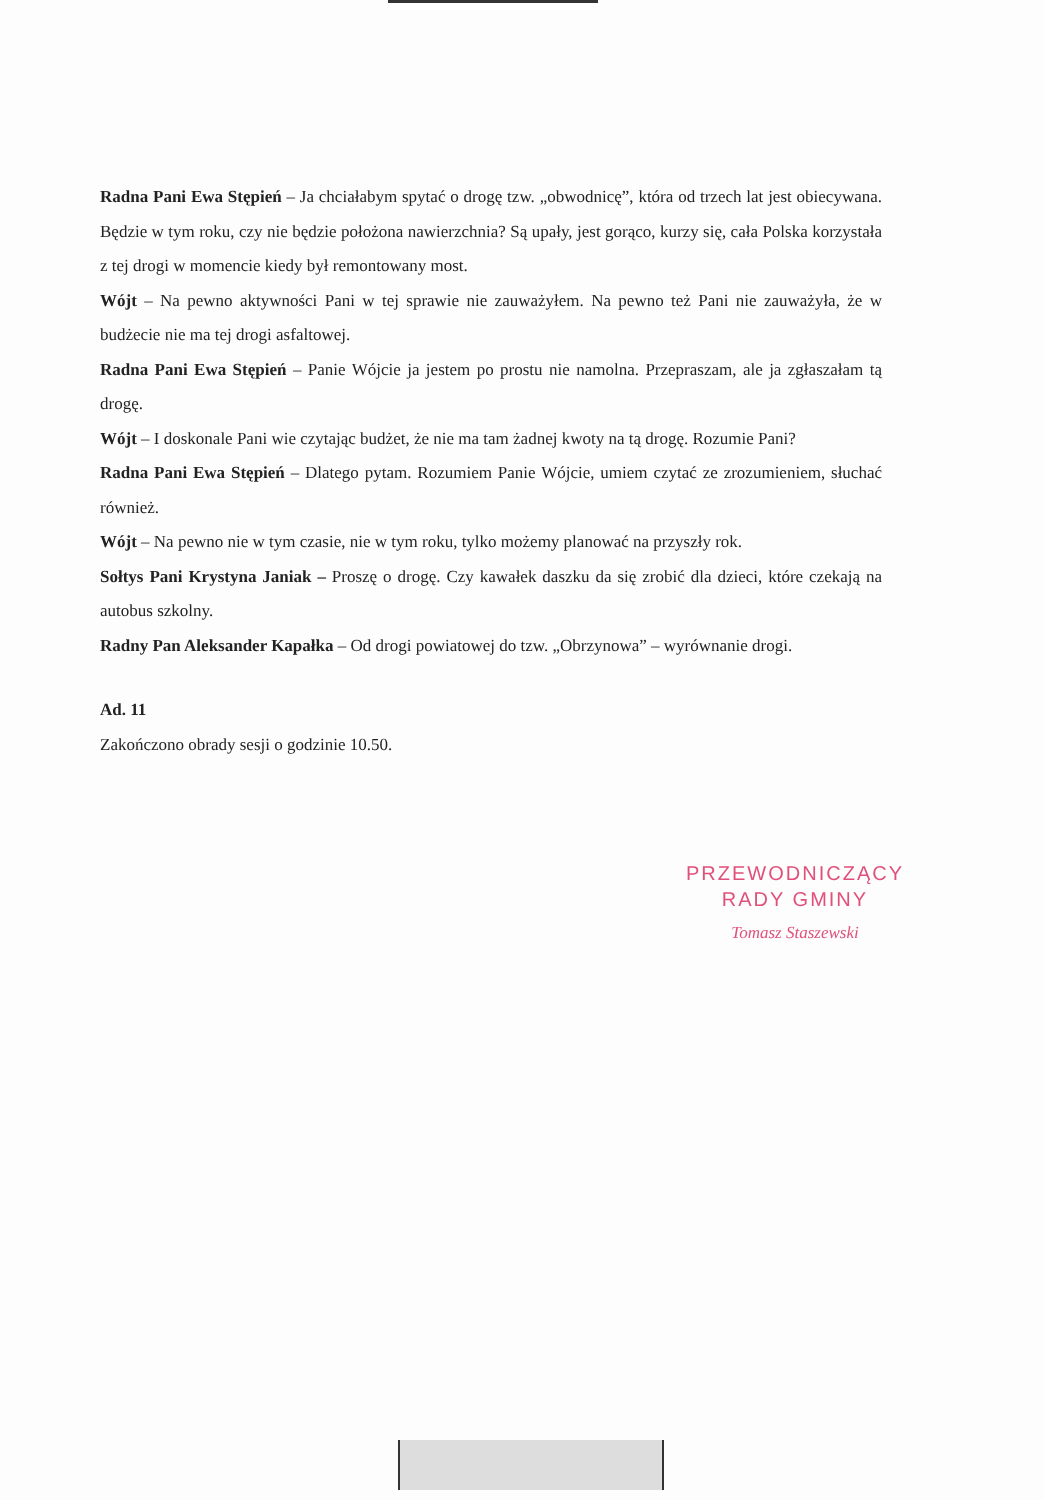Radna Pani Ewa Stępień – Ja chciałabym spytać o drogę tzw. „obwodnicę”, która od trzech lat jest obiecywana. Będzie w tym roku, czy nie będzie położona nawierzchnia? Są upały, jest gorąco, kurzy się, cała Polska korzystała z tej drogi w momencie kiedy był remontowany most.
Wójt – Na pewno aktywności Pani w tej sprawie nie zauważyłem. Na pewno też Pani nie zauważyła, że w budżecie nie ma tej drogi asfaltowej.
Radna Pani Ewa Stępień – Panie Wójcie ja jestem po prostu nie namolna. Przepraszam, ale ja zgłaszałam tą drogę.
Wójt – I doskonale Pani wie czytając budżet, że nie ma tam żadnej kwoty na tą drogę. Rozumie Pani?
Radna Pani Ewa Stępień – Dlatego pytam. Rozumiem Panie Wójcie, umiem czytać ze zrozumieniem, słuchać również.
Wójt – Na pewno nie w tym czasie, nie w tym roku, tylko możemy planować na przyszły rok.
Sołtys Pani Krystyna Janiak – Proszę o drogę. Czy kawałek daszku da się zrobić dla dzieci, które czekają na autobus szkolny.
Radny Pan Aleksander Kapałka – Od drogi powiatowej do tzw. „Obrzynowa” – wyrównanie drogi.
Ad. 11
Zakończono obrady sesji o godzinie 10.50.
PRZEWODNICZĄCY
RADY GMINY
Tomasz Staszewski